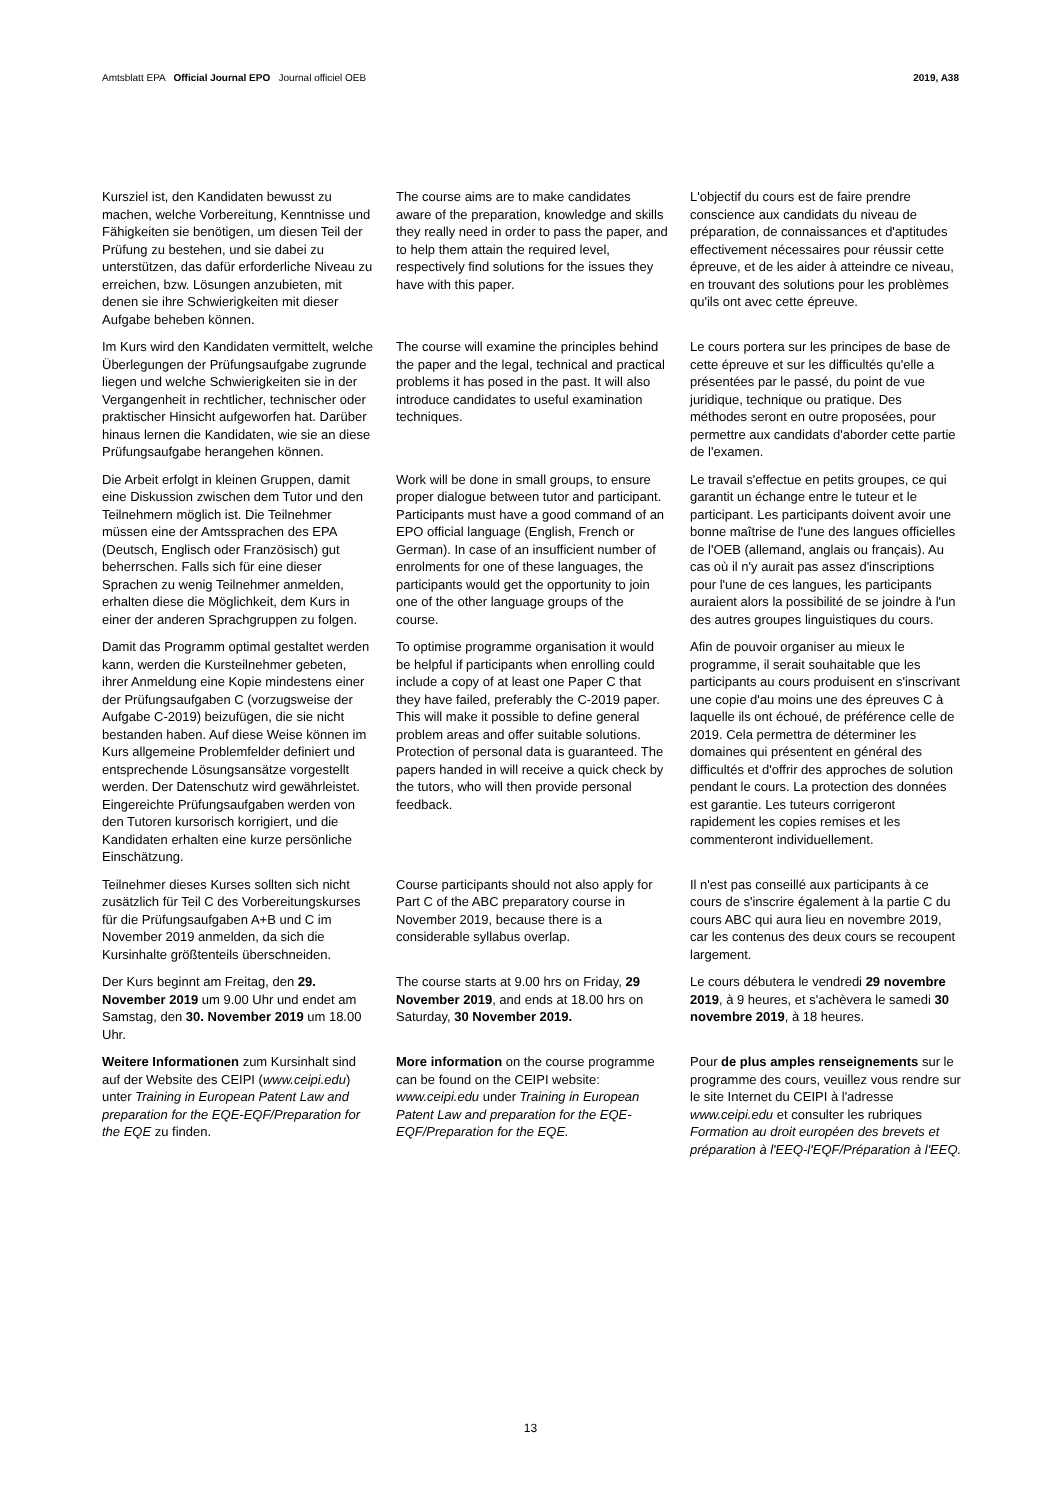Amtsblatt EPA Official Journal EPO Journal officiel OEB 2019, A38
Kursziel ist, den Kandidaten bewusst zu machen, welche Vorbereitung, Kenntnisse und Fähigkeiten sie benötigen, um diesen Teil der Prüfung zu bestehen, und sie dabei zu unterstützen, das dafür erforderliche Niveau zu erreichen, bzw. Lösungen anzubieten, mit denen sie ihre Schwierigkeiten mit dieser Aufgabe beheben können.
The course aims are to make candidates aware of the preparation, knowledge and skills they really need in order to pass the paper, and to help them attain the required level, respectively find solutions for the issues they have with this paper.
L'objectif du cours est de faire prendre conscience aux candidats du niveau de préparation, de connaissances et d'aptitudes effectivement nécessaires pour réussir cette épreuve, et de les aider à atteindre ce niveau, en trouvant des solutions pour les problèmes qu'ils ont avec cette épreuve.
Im Kurs wird den Kandidaten vermittelt, welche Überlegungen der Prüfungsaufgabe zugrunde liegen und welche Schwierigkeiten sie in der Vergangenheit in rechtlicher, technischer oder praktischer Hinsicht aufgeworfen hat. Darüber hinaus lernen die Kandidaten, wie sie an diese Prüfungsaufgabe herangehen können.
The course will examine the principles behind the paper and the legal, technical and practical problems it has posed in the past. It will also introduce candidates to useful examination techniques.
Le cours portera sur les principes de base de cette épreuve et sur les difficultés qu'elle a présentées par le passé, du point de vue juridique, technique ou pratique. Des méthodes seront en outre proposées, pour permettre aux candidats d'aborder cette partie de l'examen.
Die Arbeit erfolgt in kleinen Gruppen, damit eine Diskussion zwischen dem Tutor und den Teilnehmern möglich ist. Die Teilnehmer müssen eine der Amtssprachen des EPA (Deutsch, Englisch oder Französisch) gut beherrschen. Falls sich für eine dieser Sprachen zu wenig Teilnehmer anmelden, erhalten diese die Möglichkeit, dem Kurs in einer der anderen Sprachgruppen zu folgen.
Work will be done in small groups, to ensure proper dialogue between tutor and participant. Participants must have a good command of an EPO official language (English, French or German). In case of an insufficient number of enrolments for one of these languages, the participants would get the opportunity to join one of the other language groups of the course.
Le travail s'effectue en petits groupes, ce qui garantit un échange entre le tuteur et le participant. Les participants doivent avoir une bonne maîtrise de l'une des langues officielles de l'OEB (allemand, anglais ou français). Au cas où il n'y aurait pas assez d'inscriptions pour l'une de ces langues, les participants auraient alors la possibilité de se joindre à l'un des autres groupes linguistiques du cours.
Damit das Programm optimal gestaltet werden kann, werden die Kursteilnehmer gebeten, ihrer Anmeldung eine Kopie mindestens einer der Prüfungsaufgaben C (vorzugsweise der Aufgabe C-2019) beizufügen, die sie nicht bestanden haben. Auf diese Weise können im Kurs allgemeine Problemfelder definiert und entsprechende Lösungsansätze vorgestellt werden. Der Datenschutz wird gewährleistet. Eingereichte Prüfungsaufgaben werden von den Tutoren kursorisch korrigiert, und die Kandidaten erhalten eine kurze persönliche Einschätzung.
To optimise programme organisation it would be helpful if participants when enrolling could include a copy of at least one Paper C that they have failed, preferably the C-2019 paper. This will make it possible to define general problem areas and offer suitable solutions. Protection of personal data is guaranteed. The papers handed in will receive a quick check by the tutors, who will then provide personal feedback.
Afin de pouvoir organiser au mieux le programme, il serait souhaitable que les participants au cours produisent en s'inscrivant une copie d'au moins une des épreuves C à laquelle ils ont échoué, de préférence celle de 2019. Cela permettra de déterminer les domaines qui présentent en général des difficultés et d'offrir des approches de solution pendant le cours. La protection des données est garantie. Les tuteurs corrigeront rapidement les copies remises et les commenteront individuellement.
Teilnehmer dieses Kurses sollten sich nicht zusätzlich für Teil C des Vorbereitungskurses für die Prüfungsaufgaben A+B und C im November 2019 anmelden, da sich die Kursinhalte größtenteils überschneiden.
Course participants should not also apply for Part C of the ABC preparatory course in November 2019, because there is a considerable syllabus overlap.
Il n'est pas conseillé aux participants à ce cours de s'inscrire également à la partie C du cours ABC qui aura lieu en novembre 2019, car les contenus des deux cours se recoupent largement.
Der Kurs beginnt am Freitag, den 29. November 2019 um 9.00 Uhr und endet am Samstag, den 30. November 2019 um 18.00 Uhr.
The course starts at 9.00 hrs on Friday, 29 November 2019, and ends at 18.00 hrs on Saturday, 30 November 2019.
Le cours débutera le vendredi 29 novembre 2019, à 9 heures, et s'achèvera le samedi 30 novembre 2019, à 18 heures.
Weitere Informationen zum Kursinhalt sind auf der Website des CEIPI (www.ceipi.edu) unter Training in European Patent Law and preparation for the EQE-EQF/Preparation for the EQE zu finden.
More information on the course programme can be found on the CEIPI website: www.ceipi.edu under Training in European Patent Law and preparation for the EQE-EQF/Preparation for the EQE.
Pour de plus amples renseignements sur le programme des cours, veuillez vous rendre sur le site Internet du CEIPI à l'adresse www.ceipi.edu et consulter les rubriques Formation au droit européen des brevets et préparation à l'EEQ-l'EQF/Préparation à l'EEQ.
13